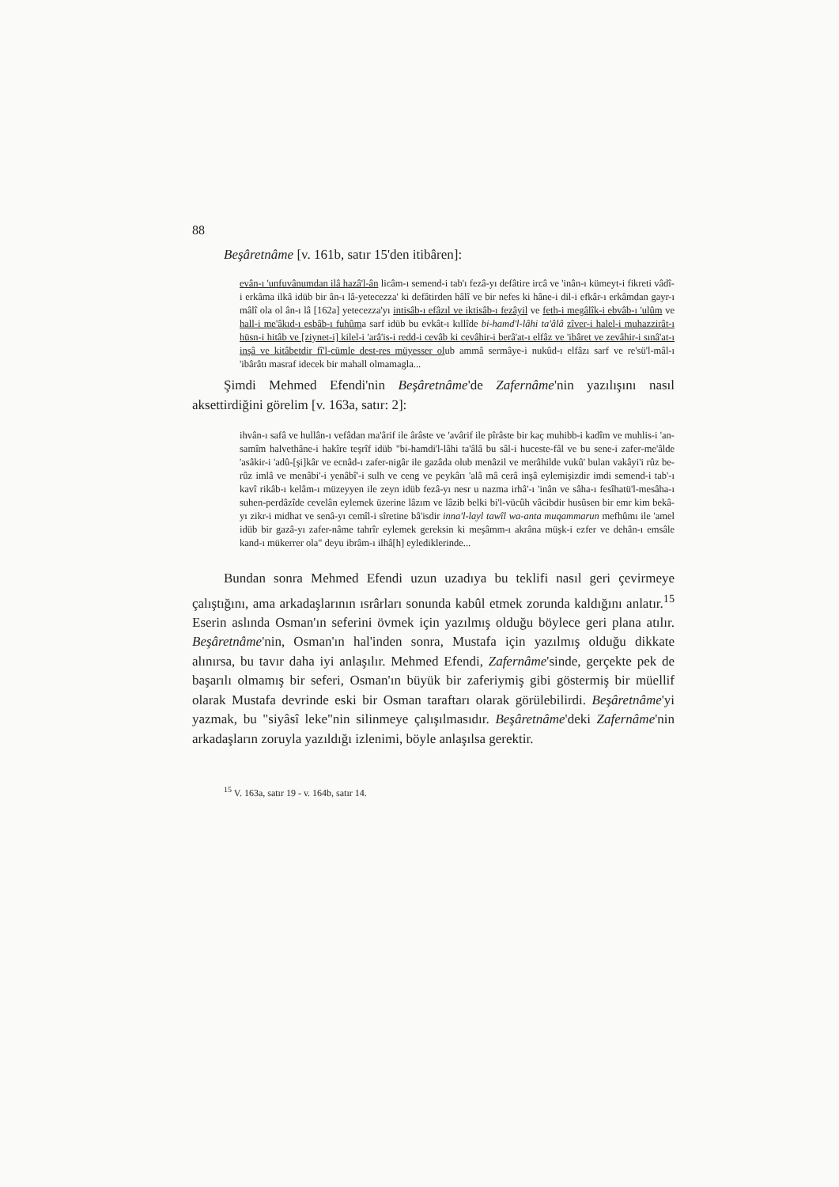88
Beşâretnâme [v. 161b, satır 15'den itibâren]:
evân-ı 'unfuvânumdan ilâ hazâ'l-ân licâm-ı semend-i tab'ı fezâ-yı defâtire ircâ ve 'inân-ı kümeyt-i fikreti vâdî-i erkâma ilkâ idüb bir ân-ı lâ-yetecezza' ki defâtirden hâlî ve bir nefes ki hâne-i dil-i efkâr-ı erkâmdan gayr-ı mâlî ola ol ân-ı lâ [162a] yetecezza'yı intisâb-ı efâzıl ve iktisâb-ı fezâyil ve feth-i megâlîk-i ebvâb-ı 'ulûm ve hall-i me'âkıd-ı esbâb-ı fuhûma sarf idüb bu evkât-ı kıllîde bi-hamd'l-lâhi ta'âlâ zîver-i halel-i muhazzirât-ı hüsn-i hitâb ve [ziynet-i] kilel-i 'arâ'is-i redd-i cevâb ki cevâhir-i berâ'at-ı elfâz ve 'ibâret ve zevâhir-i sınâ'at-ı inşâ ve kitâbetdir fî'l-cümle dest-res müyesser olub ammâ sermâye-i nukûd-ı elfâzı sarf ve re'sü'l-mâl-ı 'ibârâtı masraf idecek bir mahall olmamagla...
Şimdi Mehmed Efendi'nin Beşâretnâme'de Zafernâme'nin yazılışını nasıl aksettirdiğini görelim [v. 163a, satır: 2]:
ihvân-ı safâ ve hullân-ı vefâdan ma'ârif ile ârâste ve 'avârif ile pîrâste bir kaç muhibb-i kadîm ve muhlis-i 'an-samîm halvethâne-i hakîre teşrîf idüb "bi-hamdi'l-lâhi ta'âlâ bu sâl-i huceste-fâl ve bu sene-i zafer-me'âlde 'asâkir-i 'adû-[şi]kâr ve ecnâd-ı zafer-nigâr ile gazâda olub menâzil ve merâhilde vukû' bulan vakâyi'i rûz be-rûz imlâ ve menâbi'-i yenâbî'-i sulh ve ceng ve peykârı 'alâ mâ cerâ inşâ eylemişizdir imdi semend-i tab'-ı kavî rikâb-ı kelâm-ı müzeyyen ile zeyn idüb fezâ-yı nesr u nazma irhâ'-ı 'inân ve sâha-ı fesîhatü'l-mesâha-ı suhen-perdâzîde cevelân eylemek üzerine lâzım ve lâzib belki bi'l-vücûh vâcibdir husûsen bir emr kim bekâ-yı zikr-i midhat ve senâ-yı cemîl-i sîretine bâ'isdir inna'l-layl tawîl wa-anta muqammarun mefhûmı ile 'amel idüb bir gazâ-yı zafer-nâme tahrîr eylemek gereksin ki meşâmm-ı akrâna müşk-i ezfer ve dehân-ı emsâle kand-ı mükerrer ola" deyu ibrâm-ı ilhâ[h] eylediklerinde...
Bundan sonra Mehmed Efendi uzun uzadıya bu teklifi nasıl geri çevirmeye çalıştığını, ama arkadaşlarının ısrârları sonunda kabûl etmek zorunda kaldığını anlatır.<sup>15</sup> Eserin aslında Osman'ın seferini övmek için yazılmış olduğu böylece geri plana atılır. Beşâretnâme'nin, Osman'ın hal'inden sonra, Mustafa için yazılmış olduğu dikkate alınırsa, bu tavır daha iyi anlaşılır. Mehmed Efendi, Zafernâme'sinde, gerçekte pek de başarılı olmamış bir seferi, Osman'ın büyük bir zaferiymiş gibi göstermiş bir müellif olarak Mustafa devrinde eski bir Osman taraftarı olarak görülebilirdi. Beşâretnâme'yi yazmak, bu "siyâsî leke"nin silinmeye çalışılmasıdır. Beşâretnâme'deki Zafernâme'nin arkadaşların zoruyla yazıldığı izlenimi, böyle anlaşılsa gerektir.
<sup>15</sup> V. 163a, satır 19 - v. 164b, satır 14.